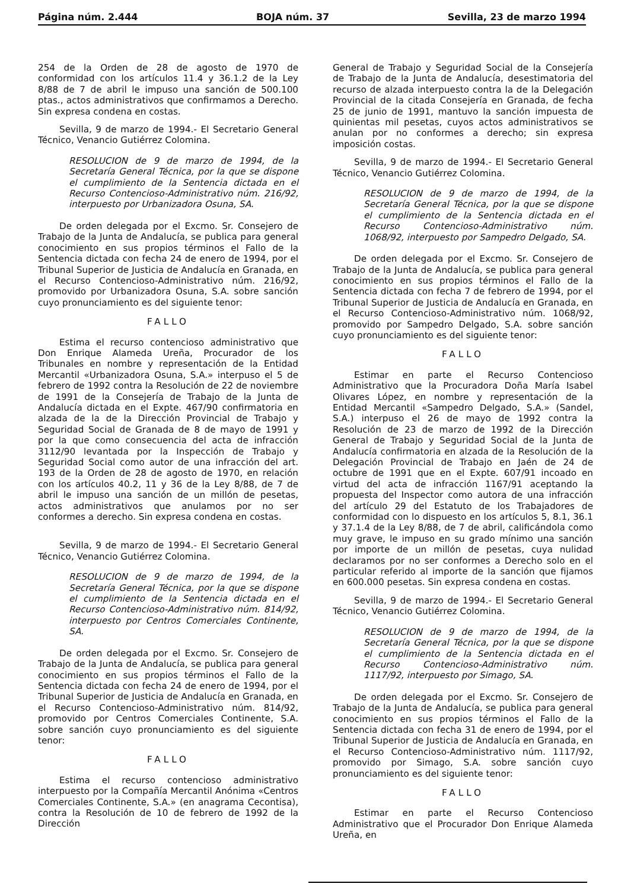Página núm. 2.444 BOJA núm. 37 Sevilla, 23 de marzo 1994
254 de la Orden de 28 de agosto de 1970 de conformidad con los artículos 11.4 y 36.1.2 de la Ley 8/88 de 7 de abril le impuso una sanción de 500.100 ptas., actos administrativos que confirmamos a Derecho. Sin expresa condena en costas.
Sevilla, 9 de marzo de 1994.- El Secretario General Técnico, Venancio Gutiérrez Colomina.
RESOLUCION de 9 de marzo de 1994, de la Secretaría General Técnica, por la que se dispone el cumplimiento de la Sentencia dictada en el Recurso Contencioso-Administrativo núm. 216/92, interpuesto por Urbanizadora Osuna, SA.
De orden delegada por el Excmo. Sr. Consejero de Trabajo de la Junta de Andalucía, se publica para general conocimiento en sus propios términos el Fallo de la Sentencia dictada con fecha 24 de enero de 1994, por el Tribunal Superior de Justicia de Andalucía en Granada, en el Recurso Contencioso-Administrativo núm. 216/92, promovido por Urbanizadora Osuna, S.A. sobre sanción cuyo pronunciamiento es del siguiente tenor:
FALLO
Estima el recurso contencioso administrativo que Don Enrique Alameda Ureña, Procurador de los Tribunales en nombre y representación de la Entidad Mercantil «Urbanizadora Osuna, S.A.» interpuso el 5 de febrero de 1992 contra la Resolución de 22 de noviembre de 1991 de la Consejería de Trabajo de la Junta de Andalucía dictada en el Expte. 467/90 confirmatoria en alzada de la de la Dirección Provincial de Trabajo y Seguridad Social de Granada de 8 de mayo de 1991 y por la que como consecuencia del acta de infracción 3112/90 levantada por la Inspección de Trabajo y Seguridad Social como autor de una infracción del art. 193 de la Orden de 28 de agosto de 1970, en relación con los artículos 40.2, 11 y 36 de la Ley 8/88, de 7 de abril le impuso una sanción de un millón de pesetas, actos administrativos que anulamos por no ser conformes a derecho. Sin expresa condena en costas.
Sevilla, 9 de marzo de 1994.- El Secretario General Técnico, Venancio Gutiérrez Colomina.
RESOLUCION de 9 de marzo de 1994, de la Secretaría General Técnica, por la que se dispone el cumplimiento de la Sentencia dictada en el Recurso Contencioso-Administrativo núm. 814/92, interpuesto por Centros Comerciales Continente, SA.
De orden delegada por el Excmo. Sr. Consejero de Trabajo de la Junta de Andalucía, se publica para general conocimiento en sus propios términos el Fallo de la Sentencia dictada con fecha 24 de enero de 1994, por el Tribunal Superior de Justicia de Andalucía en Granada, en el Recurso Contencioso-Administrativo núm. 814/92, promovido por Centros Comerciales Continente, S.A. sobre sanción cuyo pronunciamiento es del siguiente tenor:
FALLO
Estima el recurso contencioso administrativo interpuesto por la Compañía Mercantil Anónima «Centros Comerciales Continente, S.A.» (en anagrama Cecontisa), contra la Resolución de 10 de febrero de 1992 de la Dirección
General de Trabajo y Seguridad Social de la Consejería de Trabajo de la Junta de Andalucía, desestimatoria del recurso de alzada interpuesto contra la de la Delegación Provincial de la citada Consejería en Granada, de fecha 25 de junio de 1991, mantuvo la sanción impuesta de quinientas mil pesetas, cuyos actos administrativos se anulan por no conformes a derecho; sin expresa imposición costas.
Sevilla, 9 de marzo de 1994.- El Secretario General Técnico, Venancio Gutiérrez Colomina.
RESOLUCION de 9 de marzo de 1994, de la Secretaría General Técnica, por la que se dispone el cumplimiento de la Sentencia dictada en el Recurso Contencioso-Administrativo núm. 1068/92, interpuesto por Sampedro Delgado, SA.
De orden delegada por el Excmo. Sr. Consejero de Trabajo de la Junta de Andalucía, se publica para general conocimiento en sus propios términos el Fallo de la Sentencia dictada con fecha 7 de febrero de 1994, por el Tribunal Superior de Justicia de Andalucía en Granada, en el Recurso Contencioso-Administrativo núm. 1068/92, promovido por Sampedro Delgado, S.A. sobre sanción cuyo pronunciamiento es del siguiente tenor:
FALLO
Estimar en parte el Recurso Contencioso Administrativo que la Procuradora Doña María Isabel Olivares López, en nombre y representación de la Entidad Mercantil «Sampedro Delgado, S.A.» (Sandel, S.A.) interpuso el 26 de mayo de 1992 contra la Resolución de 23 de marzo de 1992 de la Dirección General de Trabajo y Seguridad Social de la Junta de Andalucía confirmatoria en alzada de la Resolución de la Delegación Provincial de Trabajo en Jaén de 24 de octubre de 1991 que en el Expte. 607/91 incoado en virtud del acta de infracción 1167/91 aceptando la propuesta del Inspector como autora de una infracción del artículo 29 del Estatuto de los Trabajadores de conformidad con lo dispuesto en los artículos 5, 8.1, 36.1 y 37.1.4 de la Ley 8/88, de 7 de abril, calificándola como muy grave, le impuso en su grado mínimo una sanción por importe de un millón de pesetas, cuya nulidad declaramos por no ser conformes a Derecho solo en el particular referido al importe de la sanción que fijamos en 600.000 pesetas. Sin expresa condena en costas.
Sevilla, 9 de marzo de 1994.- El Secretario General Técnico, Venancio Gutiérrez Colomina.
RESOLUCION de 9 de marzo de 1994, de la Secretaría General Técnica, por la que se dispone el cumplimiento de la Sentencia dictada en el Recurso Contencioso-Administrativo núm. 1117/92, interpuesto por Simago, SA.
De orden delegada por el Excmo. Sr. Consejero de Trabajo de la Junta de Andalucía, se publica para general conocimiento en sus propios términos el Fallo de la Sentencia dictada con fecha 31 de enero de 1994, por el Tribunal Superior de Justicia de Andalucía en Granada, en el Recurso Contencioso-Administrativo núm. 1117/92, promovido por Simago, S.A. sobre sanción cuyo pronunciamiento es del siguiente tenor:
FALLO
Estimar en parte el Recurso Contencioso Administrativo que el Procurador Don Enrique Alameda Ureña, en